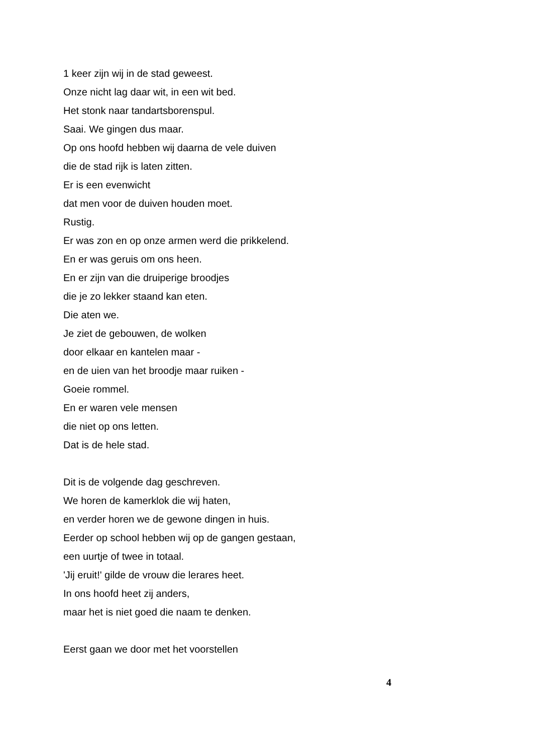1 keer zijn wij in de stad geweest.
Onze nicht lag daar wit, in een wit bed.
Het stonk naar tandartsborenspul.
Saai. We gingen dus maar.
Op ons hoofd hebben wij daarna de vele duiven
die de stad rijk is laten zitten.
Er is een evenwicht
dat men voor de duiven houden moet.
Rustig.
Er was zon en op onze armen werd die prikkelend.
En er was geruis om ons heen.
En er zijn van die druiperige broodjes
die je zo lekker staand kan eten.
Die aten we.
Je ziet de gebouwen, de wolken
door elkaar en kantelen maar -
en de uien van het broodje maar ruiken -
Goeie rommel.
En er waren vele mensen
die niet op ons letten.
Dat is de hele stad.
Dit is de volgende dag geschreven.
We horen de kamerklok die wij haten,
en verder horen we de gewone dingen in huis.
Eerder op school hebben wij op de gangen gestaan,
een uurtje of twee in totaal.
'Jij eruit!' gilde de vrouw die lerares heet.
In ons hoofd heet zij anders,
maar het is niet goed die naam te denken.
Eerst gaan we door met het voorstellen
4